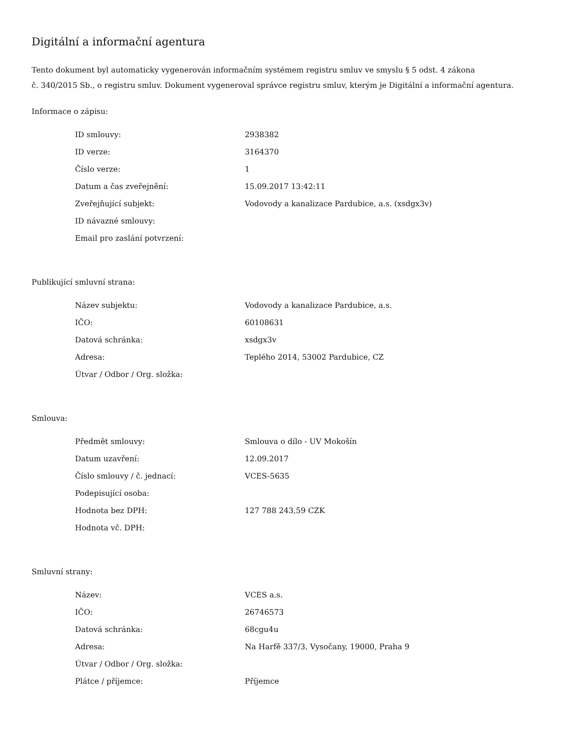Digitální a informační agentura
Tento dokument byl automaticky vygenerován informačním systémem registru smluv ve smyslu § 5 odst. 4 zákona
č. 340/2015 Sb., o registru smluv. Dokument vygeneroval správce registru smluv, kterým je Digitální a informační agentura.
Informace o zápisu:
| ID smlouvy: | 2938382 |
| ID verze: | 3164370 |
| Číslo verze: | 1 |
| Datum a čas zveřejnění: | 15.09.2017 13:42:11 |
| Zveřejňující subjekt: | Vodovody a kanalizace Pardubice, a.s. (xsdgx3v) |
| ID návazné smlouvy: | |
| Email pro zaslání potvrzení: | |
Publikující smluvní strana:
| Název subjektu: | Vodovody a kanalizace Pardubice, a.s. |
| IČO: | 60108631 |
| Datová schránka: | xsdgx3v |
| Adresa: | Teplého 2014, 53002 Pardubice, CZ |
| Útvar / Odbor / Org. složka: | |
Smlouva:
| Předmět smlouvy: | Smlouva o dílo - UV Mokošín |
| Datum uzavření: | 12.09.2017 |
| Číslo smlouvy / č. jednací: | VCES-5635 |
| Podepisující osoba: | |
| Hodnota bez DPH: | 127 788 243,59 CZK |
| Hodnota vč. DPH: | |
Smluvní strany:
| Název: | VCES a.s. |
| IČO: | 26746573 |
| Datová schránka: | 68cgu4u |
| Adresa: | Na Harfě 337/3, Vysočany, 19000, Praha 9 |
| Útvar / Odbor / Org. složka: | |
| Plátce / příjemce: | Příjemce |